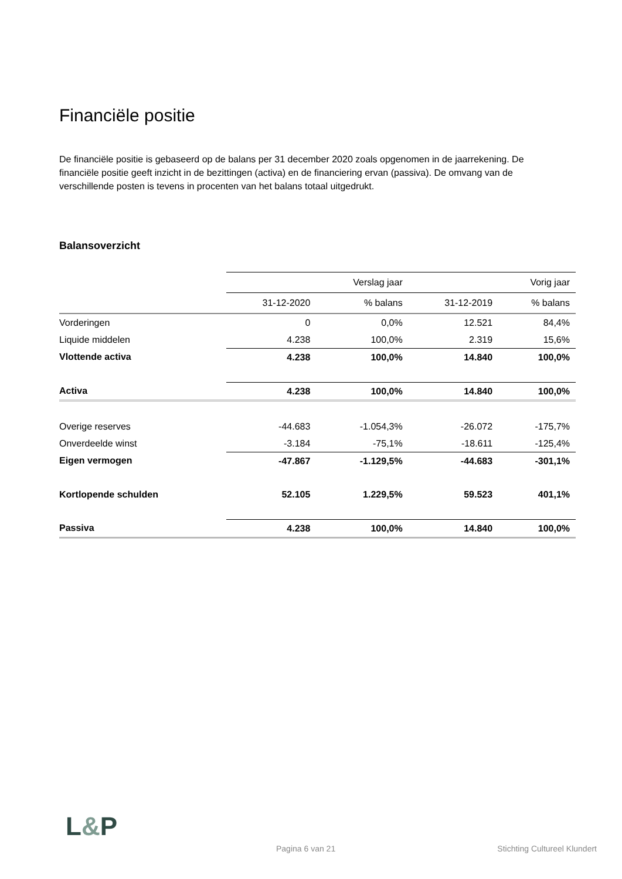Financiële positie
De financiële positie is gebaseerd op de balans per 31 december 2020 zoals opgenomen in de jaarrekening. De financiële positie geeft inzicht in de bezittingen (activa) en de financiering ervan (passiva). De omvang van de verschillende posten is tevens in procenten van het balans totaal uitgedrukt.
Balansoverzicht
| | | Verslag jaar | | Vorig jaar |
| --- | --- | --- | --- | --- |
| | 31-12-2020 | % balans | 31-12-2019 | % balans |
| Vorderingen | 0 | 0,0% | 12.521 | 84,4% |
| Liquide middelen | 4.238 | 100,0% | 2.319 | 15,6% |
| Vlottende activa | 4.238 | 100,0% | 14.840 | 100,0% |
| Activa | 4.238 | 100,0% | 14.840 | 100,0% |
| Overige reserves | -44.683 | -1.054,3% | -26.072 | -175,7% |
| Onverdeelde winst | -3.184 | -75,1% | -18.611 | -125,4% |
| Eigen vermogen | -47.867 | -1.129,5% | -44.683 | -301,1% |
| Kortlopende schulden | 52.105 | 1.229,5% | 59.523 | 401,1% |
| Passiva | 4.238 | 100,0% | 14.840 | 100,0% |
L&P
Pagina 6 van 21 Stichting Cultureel Klundert